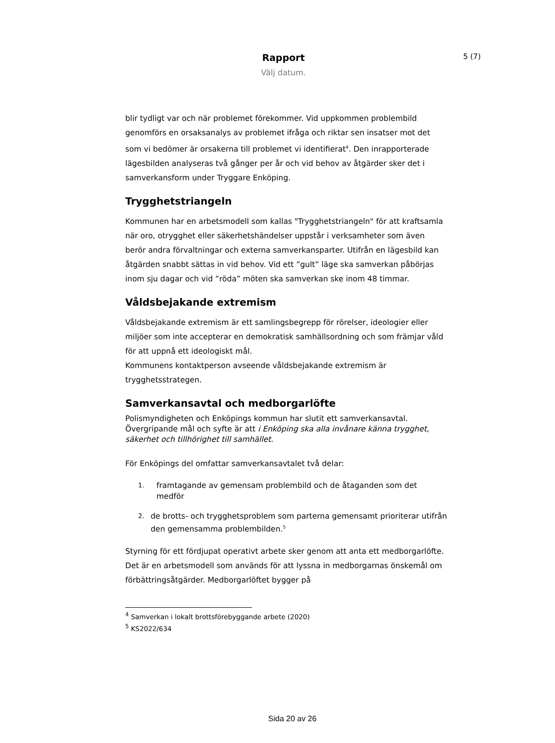Rapport
Välj datum.
5 (7)
blir tydligt var och när problemet förekommer. Vid uppkommen problembild genomförs en orsaksanalys av problemet ifråga och riktar sen insatser mot det som vi bedömer är orsakerna till problemet vi identifierat<sup>4</sup>. Den inrapporterade lägesbilden analyseras två gånger per år och vid behov av åtgärder sker det i samverkansform under Tryggare Enköping.
Trygghetstriangeln
Kommunen har en arbetsmodell som kallas "Trygghetstriangeln" för att kraftsamla när oro, otrygghet eller säkerhetshändelser uppstår i verksamheter som även berör andra förvaltningar och externa samverkansparter. Utifrån en lägesbild kan åtgärden snabbt sättas in vid behov. Vid ett ”gult” läge ska samverkan påbörjas inom sju dagar och vid ”röda” möten ska samverkan ske inom 48 timmar.
Våldsbejakande extremism
Våldsbejakande extremism är ett samlingsbegrepp för rörelser, ideologier eller miljöer som inte accepterar en demokratisk samhällsordning och som främjar våld för att uppnå ett ideologiskt mål.
Kommunens kontaktperson avseende våldsbejakande extremism är trygghetsstrategen.
Samverkansavtal och medborgarlöfte
Polismyndigheten och Enköpings kommun har slutit ett samverkansavtal. Övergripande mål och syfte är att i Enköping ska alla invånare känna trygghet, säkerhet och tillhörighet till samhället.
För Enköpings del omfattar samverkansavtalet två delar:
1. framtagande av gemensam problembild och de åtaganden som det medför
2. de brotts- och trygghetsproblem som parterna gemensamt prioriterar utifrån den gemensamma problembilden.<sup>5</sup>
Styrning för ett fördjupat operativt arbete sker genom att anta ett medborgarlöfte. Det är en arbetsmodell som används för att lyssna in medborgarnas önskemål om förbättringsåtgärder. Medborgarlöftet bygger på
<sup>4</sup> Samverkan i lokalt brottsförebyggande arbete (2020)
<sup>5</sup> KS2022/634
Sida 20 av 26